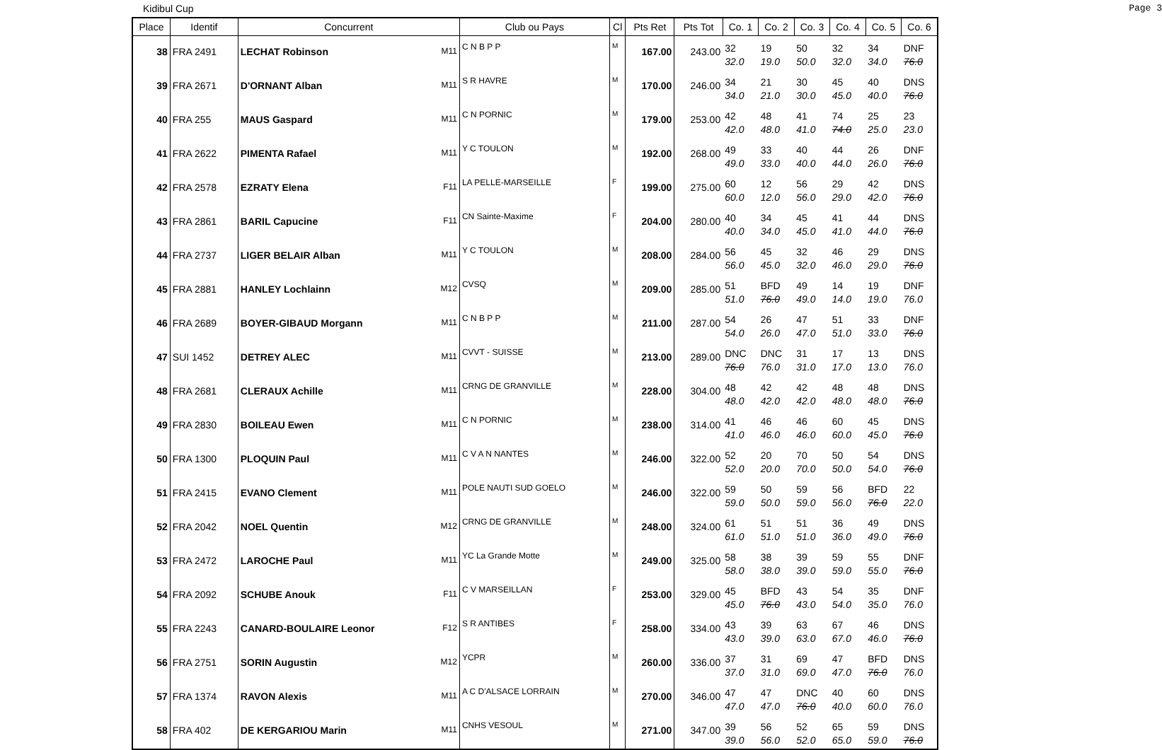Kidibul Cup Page 3
| Place | Identif | Concurrent | | Club ou Pays | Cl | Pts Ret | Pts Tot | Co. 1 | Co. 2 | Co. 3 | Co. 4 | Co. 5 | Co. 6 |
| --- | --- | --- | --- | --- | --- | --- | --- | --- | --- | --- | --- | --- | --- |
| 38 | FRA 2491 | LECHAT Robinson | M11 | C N B P P | M | 167.00 | 243.00 | 32 32.0 | 19 19.0 | 50 50.0 | 32 32.0 | 34 34.0 | DNF 76.0 |
| 39 | FRA 2671 | D'ORNANT Alban | M11 | S R HAVRE | M | 170.00 | 246.00 | 34 34.0 | 21 21.0 | 30 30.0 | 45 45.0 | 40 40.0 | DNS 76.0 |
| 40 | FRA 255 | MAUS Gaspard | M11 | C N PORNIC | M | 179.00 | 253.00 | 42 42.0 | 48 48.0 | 41 41.0 | 74 74.0 | 25 25.0 | 23 23.0 |
| 41 | FRA 2622 | PIMENTA Rafael | M11 | Y C TOULON | M | 192.00 | 268.00 | 49 49.0 | 33 33.0 | 40 40.0 | 44 44.0 | 26 26.0 | DNF 76.0 |
| 42 | FRA 2578 | EZRATY Elena | F11 | LA PELLE-MARSEILLE | F | 199.00 | 275.00 | 60 60.0 | 12 12.0 | 56 56.0 | 29 29.0 | 42 42.0 | DNS 76.0 |
| 43 | FRA 2861 | BARIL Capucine | F11 | CN Sainte-Maxime | F | 204.00 | 280.00 | 40 40.0 | 34 34.0 | 45 45.0 | 41 41.0 | 44 44.0 | DNS 76.0 |
| 44 | FRA 2737 | LIGER BELAIR Alban | M11 | Y C TOULON | M | 208.00 | 284.00 | 56 56.0 | 45 45.0 | 32 32.0 | 46 46.0 | 29 29.0 | DNS 76.0 |
| 45 | FRA 2881 | HANLEY Lochlainn | M12 | CVSQ | M | 209.00 | 285.00 | 51 51.0 | BFD 76.0 | 49 49.0 | 14 14.0 | 19 19.0 | DNF 76.0 |
| 46 | FRA 2689 | BOYER-GIBAUD Morgann | M11 | C N B P P | M | 211.00 | 287.00 | 54 54.0 | 26 26.0 | 47 47.0 | 51 51.0 | 33 33.0 | DNF 76.0 |
| 47 | SUI 1452 | DETREY ALEC | M11 | CVVT - SUISSE | M | 213.00 | 289.00 | DNC 76.0 | DNC 76.0 | 31 31.0 | 17 17.0 | 13 13.0 | DNS 76.0 |
| 48 | FRA 2681 | CLERAUX Achille | M11 | CRNG DE GRANVILLE | M | 228.00 | 304.00 | 48 48.0 | 42 42.0 | 42 42.0 | 48 48.0 | 48 48.0 | DNS 76.0 |
| 49 | FRA 2830 | BOILEAU Ewen | M11 | C N PORNIC | M | 238.00 | 314.00 | 41 41.0 | 46 46.0 | 46 46.0 | 60 60.0 | 45 45.0 | DNS 76.0 |
| 50 | FRA 1300 | PLOQUIN Paul | M11 | C V A N NANTES | M | 246.00 | 322.00 | 52 52.0 | 20 20.0 | 70 70.0 | 50 50.0 | 54 54.0 | DNS 76.0 |
| 51 | FRA 2415 | EVANO Clement | M11 | POLE NAUTI SUD GOELO | M | 246.00 | 322.00 | 59 59.0 | 50 50.0 | 59 59.0 | 56 56.0 | BFD 76.0 | 22 22.0 |
| 52 | FRA 2042 | NOEL Quentin | M12 | CRNG DE GRANVILLE | M | 248.00 | 324.00 | 61 61.0 | 51 51.0 | 51 51.0 | 36 36.0 | 49 49.0 | DNS 76.0 |
| 53 | FRA 2472 | LAROCHE Paul | M11 | YC La Grande Motte | M | 249.00 | 325.00 | 58 58.0 | 38 38.0 | 39 39.0 | 59 59.0 | 55 55.0 | DNF 76.0 |
| 54 | FRA 2092 | SCHUBE Anouk | F11 | C V MARSEILLAN | F | 253.00 | 329.00 | 45 45.0 | BFD 76.0 | 43 43.0 | 54 54.0 | 35 35.0 | DNF 76.0 |
| 55 | FRA 2243 | CANARD-BOULAIRE Leonor | F12 | S R ANTIBES | F | 258.00 | 334.00 | 43 43.0 | 39 39.0 | 63 63.0 | 67 67.0 | 46 46.0 | DNS 76.0 |
| 56 | FRA 2751 | SORIN Augustin | M12 | YCPR | M | 260.00 | 336.00 | 37 37.0 | 31 31.0 | 69 69.0 | 47 47.0 | BFD 76.0 | DNS 76.0 |
| 57 | FRA 1374 | RAVON Alexis | M11 | A C D'ALSACE LORRAIN | M | 270.00 | 346.00 | 47 47.0 | 47 47.0 | DNC 76.0 | 40 40.0 | 60 60.0 | DNS 76.0 |
| 58 | FRA 402 | DE KERGARIOU Marin | M11 | CNHS VESOUL | M | 271.00 | 347.00 | 39 39.0 | 56 56.0 | 52 52.0 | 65 65.0 | 59 59.0 | DNS 76.0 |